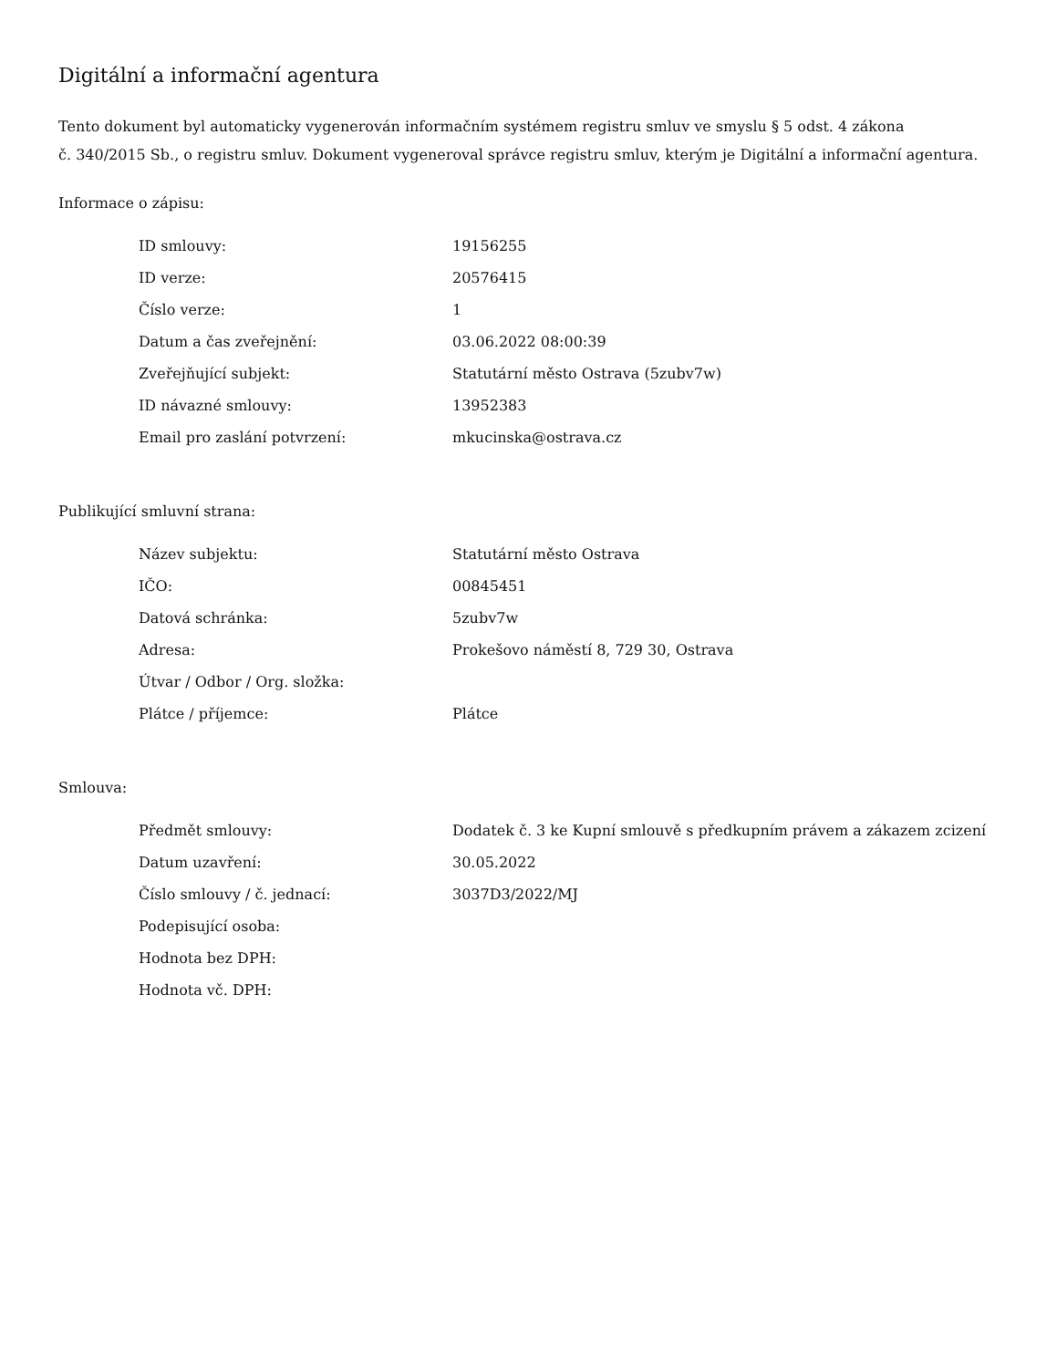Digitální a informační agentura
Tento dokument byl automaticky vygenerován informačním systémem registru smluv ve smyslu § 5 odst. 4 zákona
č. 340/2015 Sb., o registru smluv. Dokument vygeneroval správce registru smluv, kterým je Digitální a informační agentura.
Informace o zápisu:
| ID smlouvy: | 19156255 |
| ID verze: | 20576415 |
| Číslo verze: | 1 |
| Datum a čas zveřejnění: | 03.06.2022 08:00:39 |
| Zveřejňující subjekt: | Statutární město Ostrava (5zubv7w) |
| ID návazné smlouvy: | 13952383 |
| Email pro zaslání potvrzení: | mkucinska@ostrava.cz |
Publikující smluvní strana:
| Název subjektu: | Statutární město Ostrava |
| IČO: | 00845451 |
| Datová schránka: | 5zubv7w |
| Adresa: | Prokešovo náměstí 8, 729 30, Ostrava |
| Útvar / Odbor / Org. složka: | |
| Plátce / příjemce: | Plátce |
Smlouva:
| Předmět smlouvy: | Dodatek č. 3 ke Kupní smlouvě s předkupním právem a zákazem zcizení |
| Datum uzavření: | 30.05.2022 |
| Číslo smlouvy / č. jednací: | 3037D3/2022/MJ |
| Podepisující osoba: | |
| Hodnota bez DPH: | |
| Hodnota vč. DPH: | |